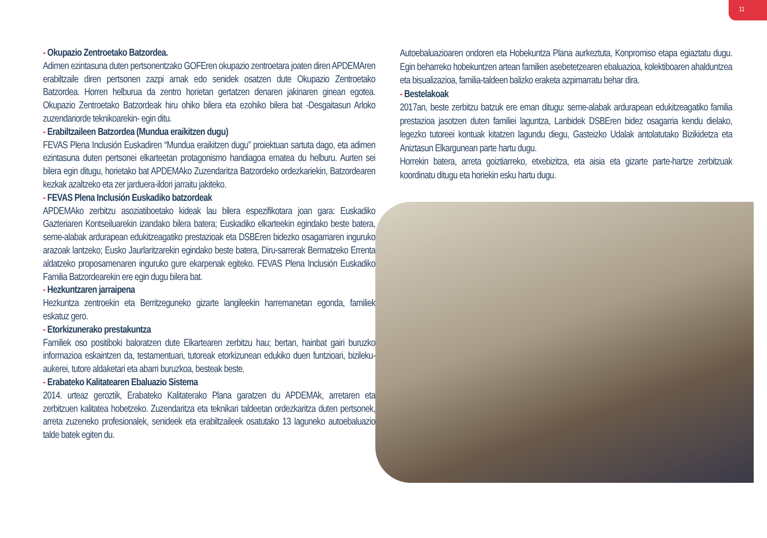11
- Okupazio Zentroetako Batzordea.
Adimen ezintasuna duten pertsonentzako GOFEren okupazio zentroetara joaten diren APDEMAren erabiltzaile diren pertsonen zazpi amak edo senidek osatzen dute Okupazio Zentroetako Batzordea. Horren helburua da zentro horietan gertatzen denaren jakinaren ginean egotea. Okupazio Zentroetako Batzordeak hiru ohiko bilera eta ezohiko bilera bat -Desgaitasun Arloko zuzendariorde teknikoarekin- egin ditu.
- Erabiltzaileen Batzordea (Mundua eraikitzen dugu)
FEVAS Plena Inclusión Euskadiren “Mundua eraikitzen dugu” proiektuan sartuta dago, eta adimen ezintasuna duten pertsonei elkarteetan protagonismo handiagoa ematea du helburu. Aurten sei bilera egin ditugu, horietako bat APDEMAko Zuzendaritza Batzordeko ordezkariekin, Batzordearen kezkak azaltzeko eta zer jarduera-ildori jarraitu jakiteko.
- FEVAS Plena Inclusión Euskadiko batzordeak
APDEMAko zerbitzu asoziatiboetako kideak lau bilera espezifikotara joan gara: Euskadiko Gazteriaren Kontseiluarekin izandako bilera batera; Euskadiko elkarteekin egindako beste batera, seme-alabak ardurapean edukitzeagatiko prestazioak eta DSBEren bidezko osagarriaren inguruko arazoak lantzeko; Eusko Jaurlaritzarekin egindako beste batera, Diru-sarrerak Bermatzeko Errenta aldatzeko proposamenaren inguruko gure ekarpenak egiteko. FEVAS Plena Inclusión Euskadiko Familia Batzordearekin ere egin dugu bilera bat.
- Hezkuntzaren jarraipena
Hezkuntza zentroekin eta Berritzeguneko gizarte langileekin harremanetan egonda, familiek eskatuz gero.
- Etorkizunerako prestakuntza
Familiek oso positiboki baloratzen dute Elkartearen zerbitzu hau; bertan, hainbat gairi buruzko informazioa eskaintzen da, testamentuari, tutoreak etorkizunean edukiko duen funtzioari, bizileku-aukerei, tutore aldaketari eta abarri buruzkoa, besteak beste.
- Erabateko Kalitatearen Ebaluazio Sistema
2014. urteaz geroztik, Erabateko Kalitaterako Plana garatzen du APDEMAk, arretaren eta zerbitzuen kalitatea hobetzeko. Zuzendaritza eta teknikari taldeetan ordezkaritza duten pertsonek, arreta zuzeneko profesionalek, senideek eta erabiltzaileek osatutako 13 laguneko autoebaluazio talde batek egiten du.
Autoebaluazioaren ondoren eta Hobekuntza Plana aurkeztuta, Konpromiso etapa egiaztatu dugu. Egin beharreko hobekuntzen artean familien asebetetzearen ebaluazioa, kolektiboaren ahalduntzea eta bisualizazioa, familia-taldeen balizko eraketa azpimarratu behar dira.
- Bestelakoak
2017an, beste zerbitzu batzuk ere eman ditugu: seme-alabak ardurapean edukitzeagatiko familia prestazioa jasotzen duten familiei laguntza, Lanbidek DSBEren bidez osagarria kendu dielako, legezko tutoreei kontuak kitatzen lagundu diegu, Gasteizko Udalak antolatutako Bizikidetza eta Aniztasun Elkargunean parte hartu dugu.
Horrekin batera, arreta goiztiarreko, etxebizitza, eta aisia eta gizarte parte-hartze zerbitzuak koordinatu ditugu eta horiekin esku hartu dugu.